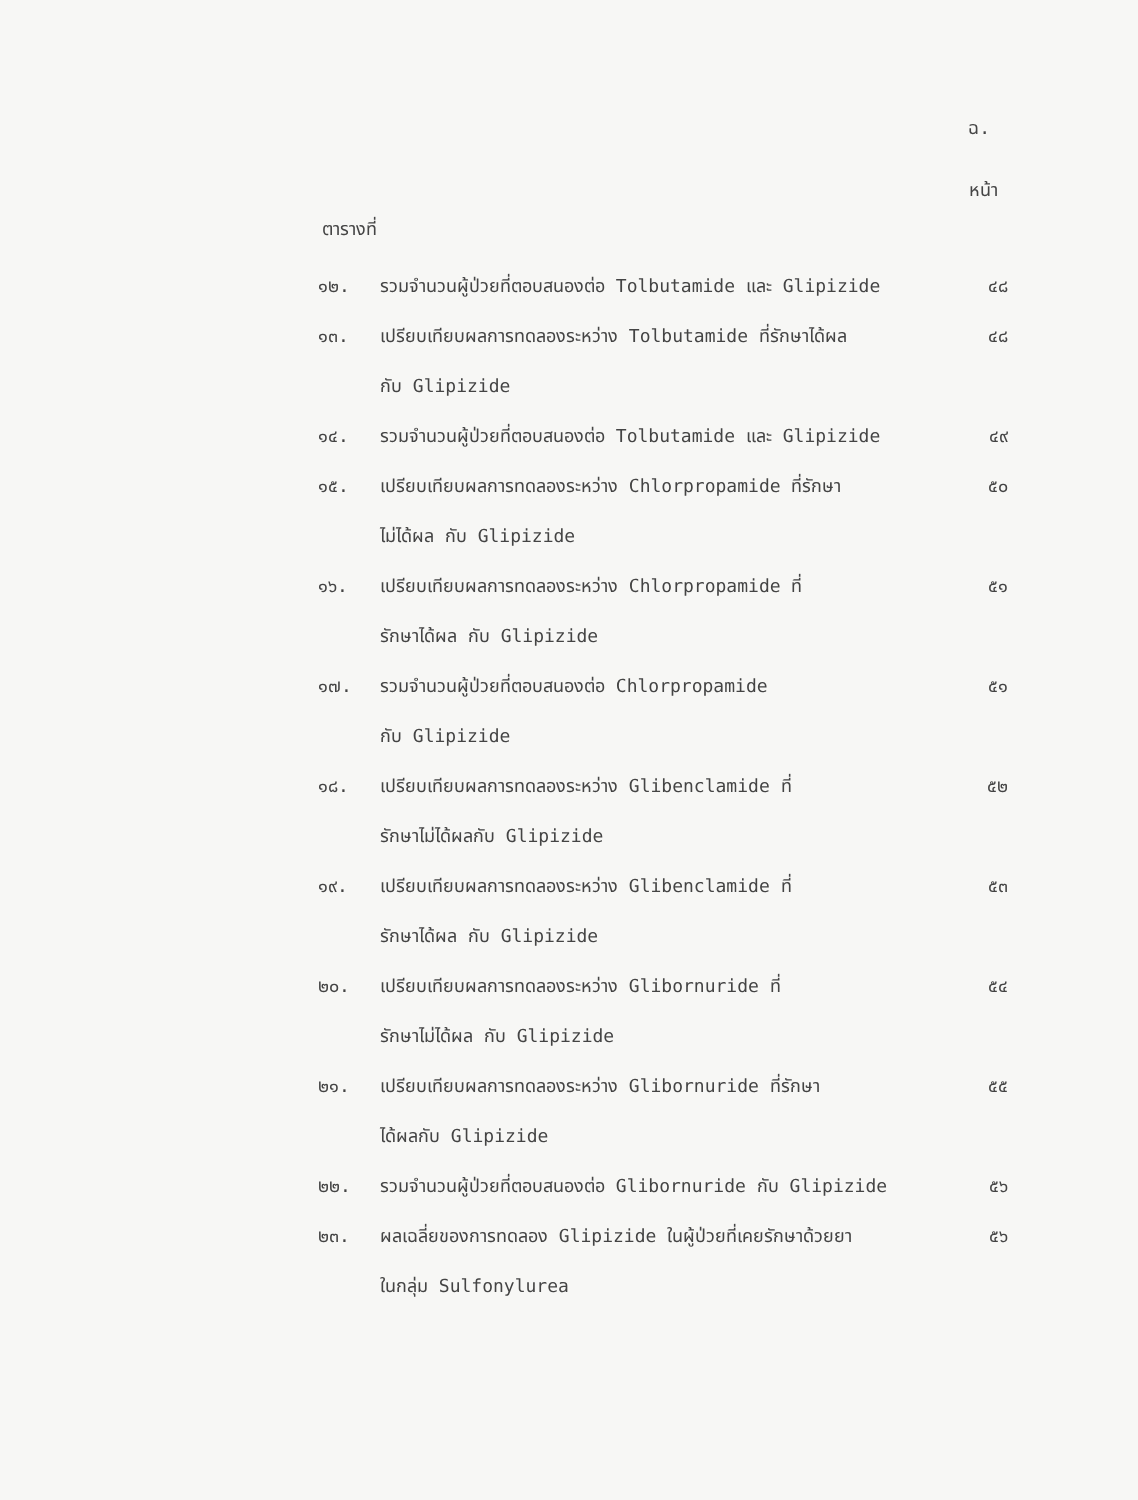ฉ.
หน้า
ตารางที่
| ๑๒. | รวมจำนวนผู้ป่วยที่ตอบสนองต่อ Tolbutamide และ Glipizide | ๔๘ |
| ๑๓. | เปรียบเทียบผลการทดลองระหว่าง Tolbutamide ที่รักษาได้ผล กับ Glipizide | ๔๘ |
| ๑๔. | รวมจำนวนผู้ป่วยที่ตอบสนองต่อ Tolbutamide และ Glipizide | ๔๙ |
| ๑๕. | เปรียบเทียบผลการทดลองระหว่าง Chlorpropamide ที่รักษา ไม่ได้ผล กับ Glipizide | ๕๐ |
| ๑๖. | เปรียบเทียบผลการทดลองระหว่าง Chlorpropamide ที่ รักษาได้ผล กับ Glipizide | ๕๑ |
| ๑๗. | รวมจำนวนผู้ป่วยที่ตอบสนองต่อ Chlorpropamide กับ Glipizide | ๕๑ |
| ๑๘. | เปรียบเทียบผลการทดลองระหว่าง Glibenclamide ที่ รักษาไม่ได้ผลกับ Glipizide | ๕๒ |
| ๑๙. | เปรียบเทียบผลการทดลองระหว่าง Glibenclamide ที่ รักษาได้ผล กับ Glipizide | ๕๓ |
| ๒๐. | เปรียบเทียบผลการทดลองระหว่าง Glibornuride ที่ รักษาไม่ได้ผล กับ Glipizide | ๕๔ |
| ๒๑. | เปรียบเทียบผลการทดลองระหว่าง Glibornuride ที่รักษา ได้ผลกับ Glipizide | ๕๕ |
| ๒๒. | รวมจำนวนผู้ป่วยที่ตอบสนองต่อ Glibornuride กับ Glipizide | ๕๖ |
| ๒๓. | ผลเฉลี่ยของการทดลอง Glipizide ในผู้ป่วยที่เคยรักษาด้วยยา ในกลุ่ม Sulfonylurea | ๕๖ |